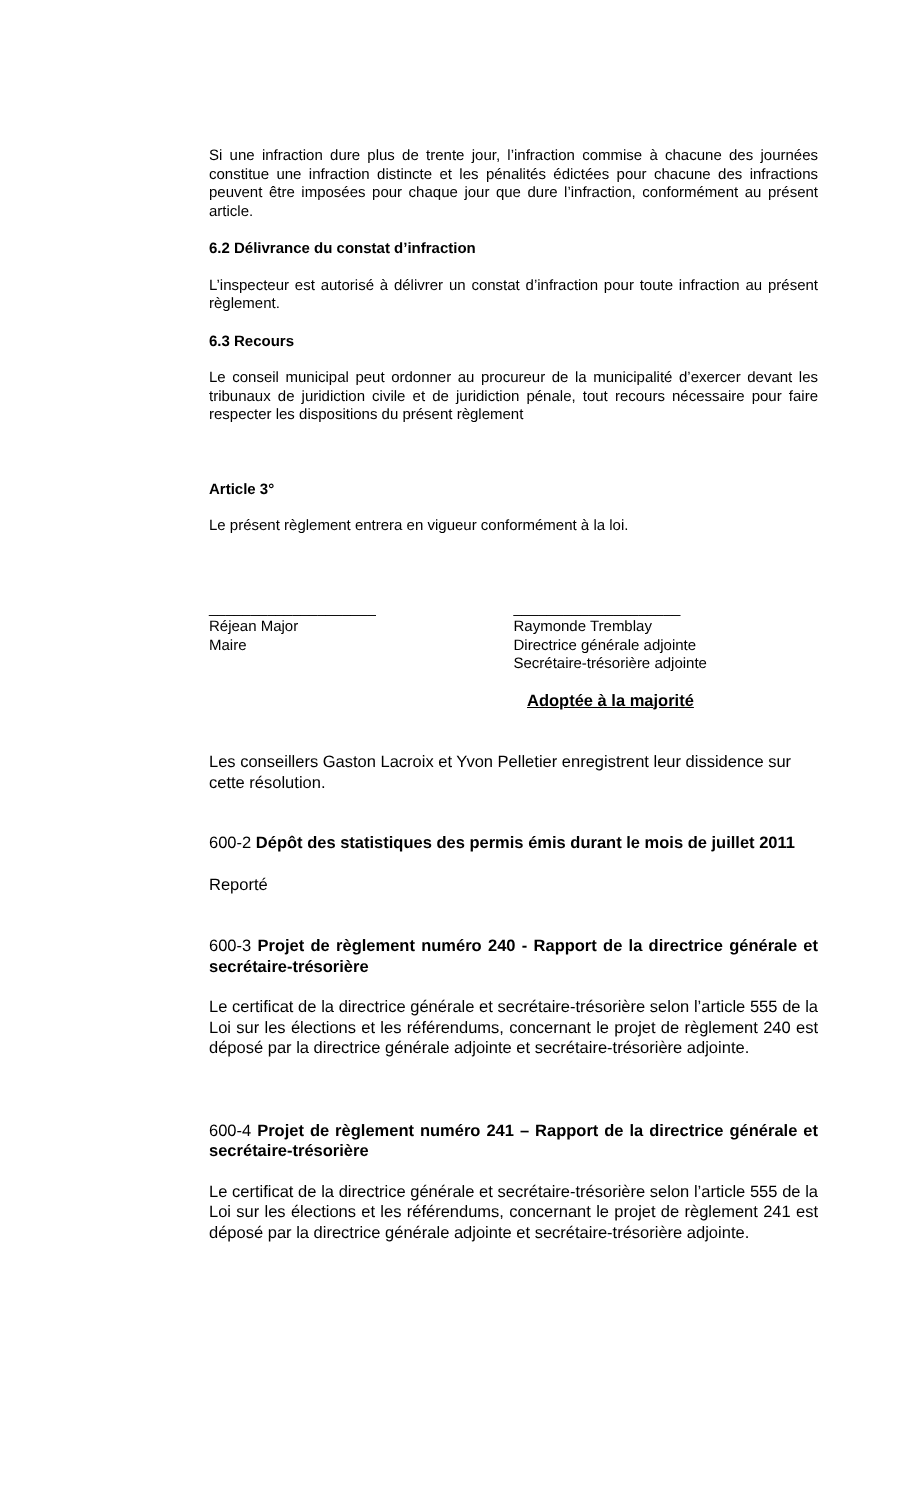Si une infraction dure plus de trente jour, l’infraction commise à chacune des journées constitue une infraction distincte et les pénalités édictées pour chacune des infractions peuvent être imposées pour chaque jour que dure l’infraction, conformément au présent article.
6.2 Délivrance du constat d’infraction
L’inspecteur est autorisé à délivrer un constat d’infraction pour toute infraction au présent règlement.
6.3 Recours
Le conseil municipal peut ordonner au procureur de la municipalité d’exercer devant les tribunaux de juridiction civile et de juridiction pénale, tout recours nécessaire pour faire respecter les dispositions du présent règlement
Article 3°
Le présent règlement entrera en vigueur conformément à la loi.
____________________
Réjean Major
Maire
____________________
Raymonde Tremblay
Directrice générale adjointe
Secrétaire-trésorière adjointe
Adoptée à la majorité
Les conseillers Gaston Lacroix et Yvon Pelletier enregistrent leur dissidence sur cette résolution.
600-2 Dépôt des statistiques des permis émis durant le mois de juillet 2011
Reporté
600-3 Projet de règlement numéro 240 - Rapport de la directrice générale et secrétaire-trésorière
Le certificat de la directrice générale et secrétaire-trésorière selon l’article 555 de la Loi sur les élections et les référendums, concernant le projet de règlement 240 est déposé par la directrice générale adjointe et secrétaire-trésorière adjointe.
600-4 Projet de règlement numéro 241 – Rapport de la directrice générale et secrétaire-trésorière
Le certificat de la directrice générale et secrétaire-trésorière selon l’article 555 de la Loi sur les élections et les référendums, concernant le projet de règlement 241 est déposé par la directrice générale adjointe et secrétaire-trésorière adjointe.